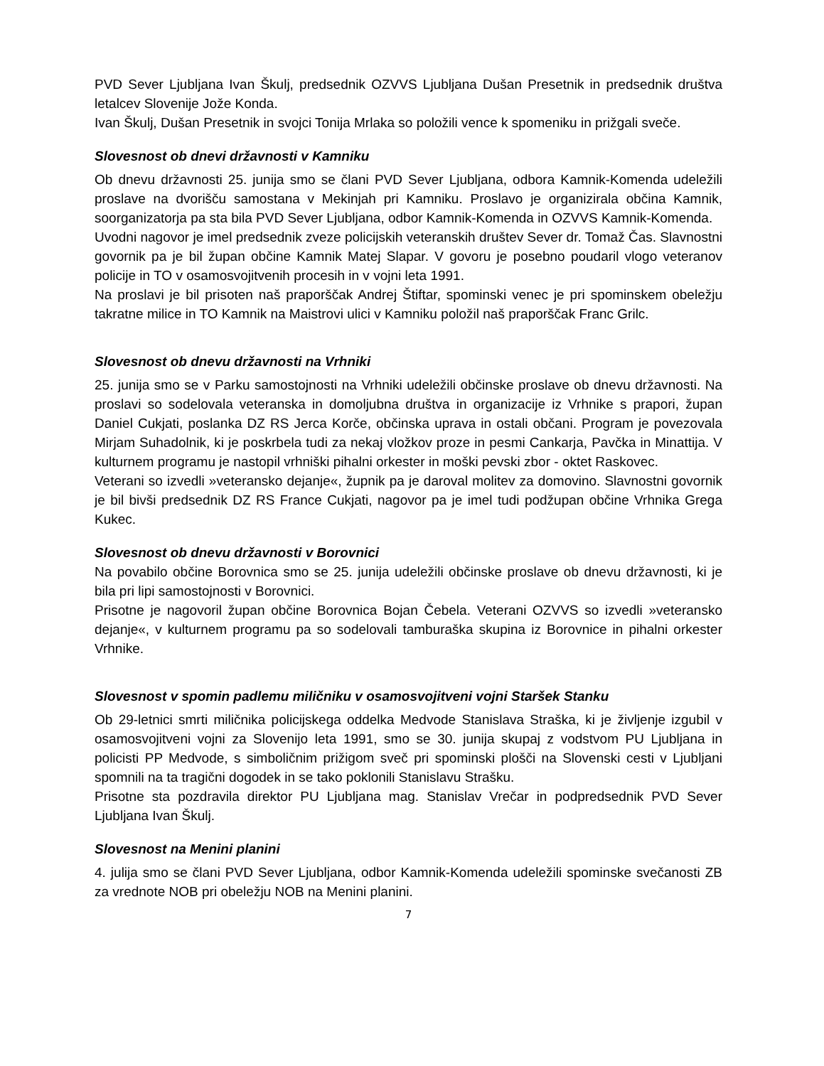PVD Sever Ljubljana Ivan Škulj, predsednik OZVVS Ljubljana Dušan Presetnik in predsednik društva letalcev Slovenije Jože Konda.
Ivan Škulj, Dušan Presetnik in svojci Tonija Mrlaka so položili vence k spomeniku in prižgali sveče.
Slovesnost ob dnevi državnosti v Kamniku
Ob dnevu državnosti 25. junija smo se člani PVD Sever Ljubljana, odbora Kamnik-Komenda udeležili proslave na dvorišču samostana v Mekinjah pri Kamniku. Proslavo je organizirala občina Kamnik, soorganizatorja pa sta bila PVD Sever Ljubljana, odbor Kamnik-Komenda in OZVVS Kamnik-Komenda.
Uvodni nagovor je imel predsednik zveze policijskih veteranskih društev Sever dr. Tomaž Čas. Slavnostni govornik pa je bil župan občine Kamnik Matej Slapar. V govoru je posebno poudaril vlogo veteranov policije in TO v osamosvojitvenih procesih in v vojni leta 1991.
Na proslavi je bil prisoten naš praporščak Andrej Štiftar, spominski venec je pri spominskem obeležju takratne milice in TO Kamnik na Maistrovi ulici v Kamniku položil naš praporščak Franc Grilc.
Slovesnost ob dnevu državnosti na Vrhniki
25. junija smo se v Parku samostojnosti na Vrhniki udeležili občinske proslave ob dnevu državnosti. Na proslavi so sodelovala veteranska in domoljubna društva in organizacije iz Vrhnike s prapori, župan Daniel Cukjati, poslanka DZ RS Jerca Korče, občinska uprava in ostali občani. Program je povezovala Mirjam Suhadolnik, ki je poskrbela tudi za nekaj vložkov proze in pesmi Cankarja, Pavčka in Minattija. V kulturnem programu je nastopil vrhniški pihalni orkester in moški pevski zbor - oktet Raskovec.
Veterani so izvedli »veteransko dejanje«, župnik pa je daroval molitev za domovino. Slavnostni govornik je bil bivši predsednik DZ RS France Cukjati, nagovor pa je imel tudi podžupan občine Vrhnika Grega Kukec.
Slovesnost ob dnevu državnosti v Borovnici
Na povabilo občine Borovnica smo se 25. junija udeležili občinske proslave ob dnevu državnosti, ki je bila pri lipi samostojnosti v Borovnici.
Prisotne je nagovoril župan občine Borovnica Bojan Čebela. Veterani OZVVS so izvedli »veteransko dejanje«, v kulturnem programu pa so sodelovali tamburaška skupina iz Borovnice in pihalni orkester Vrhnike.
Slovesnost v spomin padlemu miličniku v osamosvojitveni vojni Staršek Stanku
Ob 29-letnici smrti miličnika policijskega oddelka Medvode Stanislava Straška, ki je življenje izgubil v osamosvojitveni vojni za Slovenijo leta 1991, smo se 30. junija skupaj z vodstvom PU Ljubljana in policisti PP Medvode, s simboličnim prižigom sveč pri spominski plošči na Slovenski cesti v Ljubljani spomnili na ta tragični dogodek in se tako poklonili Stanislavu Strašku.
Prisotne sta pozdravila direktor PU Ljubljana mag. Stanislav Vrečar in podpredsednik PVD Sever Ljubljana Ivan Škulj.
Slovesnost na Menini planini
4. julija smo se člani PVD Sever Ljubljana, odbor Kamnik-Komenda udeležili spominske svečanosti ZB za vrednote NOB pri obeležju NOB na Menini planini.
7